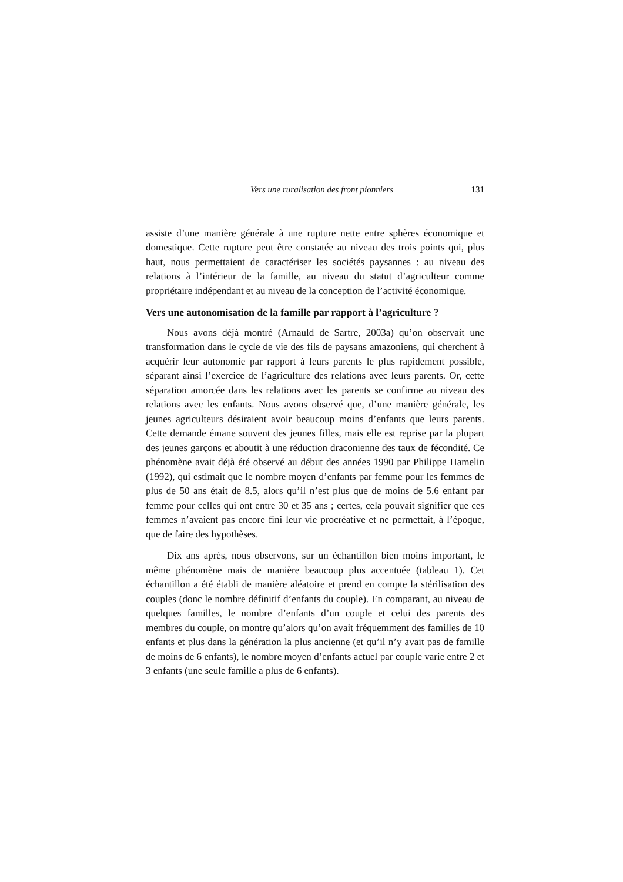Vers une ruralisation des front pionniers 131
assiste d’une manière générale à une rupture nette entre sphères économique et domestique. Cette rupture peut être constatée au niveau des trois points qui, plus haut, nous permettaient de caractériser les sociétés paysannes : au niveau des relations à l’intérieur de la famille, au niveau du statut d’agriculteur comme propriétaire indépendant et au niveau de la conception de l’activité économique.
Vers une autonomisation de la famille par rapport à l’agriculture ?
Nous avons déjà montré (Arnauld de Sartre, 2003a) qu’on observait une transformation dans le cycle de vie des fils de paysans amazoniens, qui cherchent à acquérir leur autonomie par rapport à leurs parents le plus rapidement possible, séparant ainsi l’exercice de l’agriculture des relations avec leurs parents. Or, cette séparation amorcée dans les relations avec les parents se confirme au niveau des relations avec les enfants. Nous avons observé que, d’une manière générale, les jeunes agriculteurs désiraient avoir beaucoup moins d’enfants que leurs parents. Cette demande émane souvent des jeunes filles, mais elle est reprise par la plupart des jeunes garçons et aboutit à une réduction draconienne des taux de fécondité. Ce phénomène avait déjà été observé au début des années 1990 par Philippe Hamelin (1992), qui estimait que le nombre moyen d’enfants par femme pour les femmes de plus de 50 ans était de 8.5, alors qu’il n’est plus que de moins de 5.6 enfant par femme pour celles qui ont entre 30 et 35 ans ; certes, cela pouvait signifier que ces femmes n’avaient pas encore fini leur vie procréative et ne permettait, à l’époque, que de faire des hypothèses.
Dix ans après, nous observons, sur un échantillon bien moins important, le même phénomène mais de manière beaucoup plus accentuée (tableau 1). Cet échantillon a été établi de manière aléatoire et prend en compte la stérilisation des couples (donc le nombre définitif d’enfants du couple). En comparant, au niveau de quelques familles, le nombre d’enfants d’un couple et celui des parents des membres du couple, on montre qu’alors qu’on avait fréquemment des familles de 10 enfants et plus dans la génération la plus ancienne (et qu’il n’y avait pas de famille de moins de 6 enfants), le nombre moyen d’enfants actuel par couple varie entre 2 et 3 enfants (une seule famille a plus de 6 enfants).